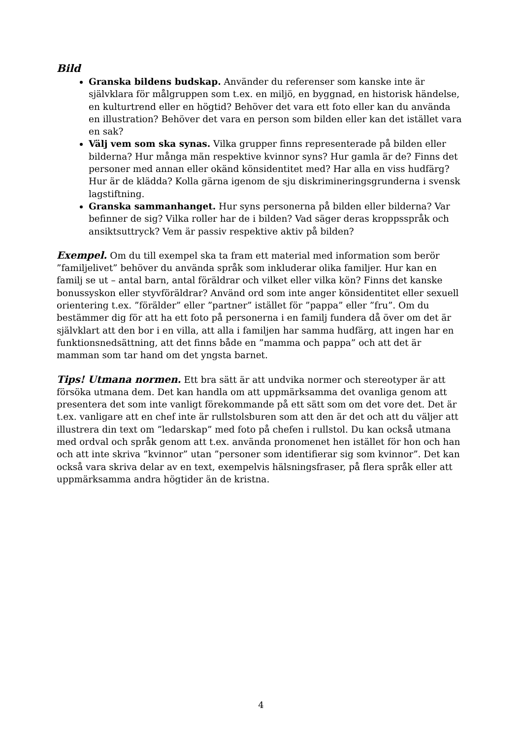Bild
Granska bildens budskap. Använder du referenser som kanske inte är självklara för målgruppen som t.ex. en miljö, en byggnad, en historisk händelse, en kulturtrend eller en högtid? Behöver det vara ett foto eller kan du använda en illustration? Behöver det vara en person som bilden eller kan det istället vara en sak?
Välj vem som ska synas. Vilka grupper finns representerade på bilden eller bilderna? Hur många män respektive kvinnor syns? Hur gamla är de? Finns det personer med annan eller okänd könsidentitet med? Har alla en viss hudfärg? Hur är de klädda? Kolla gärna igenom de sju diskrimineringsgrunderna i svensk lagstiftning.
Granska sammanhanget. Hur syns personerna på bilden eller bilderna? Var befinner de sig? Vilka roller har de i bilden? Vad säger deras kroppsspråk och ansiktsuttryck? Vem är passiv respektive aktiv på bilden?
Exempel. Om du till exempel ska ta fram ett material med information som berör ”familjelivet” behöver du använda språk som inkluderar olika familjer. Hur kan en familj se ut – antal barn, antal föräldrar och vilket eller vilka kön? Finns det kanske bonussyskon eller styvföräldrar? Använd ord som inte anger könsidentitet eller sexuell orientering t.ex. ”förälder” eller ”partner” istället för ”pappa” eller ”fru”. Om du bestämmer dig för att ha ett foto på personerna i en familj fundera då över om det är självklart att den bor i en villa, att alla i familjen har samma hudfärg, att ingen har en funktionsnedsättning, att det finns både en ”mamma och pappa” och att det är mamman som tar hand om det yngsta barnet.
Tips! Utmana normen. Ett bra sätt är att undvika normer och stereotyper är att försöka utmana dem. Det kan handla om att uppmärksamma det ovanliga genom att presentera det som inte vanligt förekommande på ett sätt som om det vore det. Det är t.ex. vanligare att en chef inte är rullstolsburen som att den är det och att du väljer att illustrera din text om ”ledarskap” med foto på chefen i rullstol. Du kan också utmana med ordval och språk genom att t.ex. använda pronomenet hen istället för hon och han och att inte skriva ”kvinnor” utan ”personer som identifierar sig som kvinnor”. Det kan också vara skriva delar av en text, exempelvis hälsningsfraser, på flera språk eller att uppmärksamma andra högtider än de kristna.
4